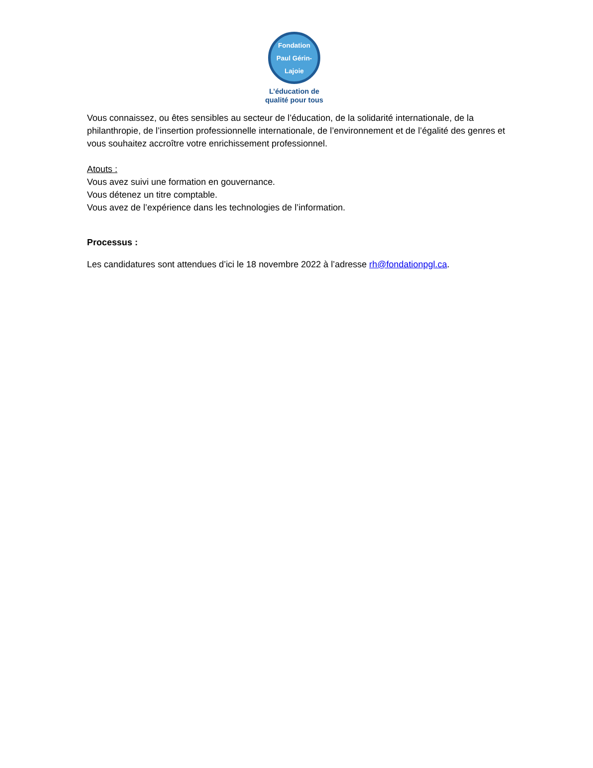Fondation
Paul Gérin-Lajoie
L’éducation de
qualité pour tous
Vous connaissez, ou êtes sensibles au secteur de l’éducation, de la solidarité internationale, de la philanthropie, de l’insertion professionnelle internationale, de l’environnement et de l’égalité des genres et vous souhaitez accroître votre enrichissement professionnel.
Atouts :
Vous avez suivi une formation en gouvernance.
Vous détenez un titre comptable.
Vous avez de l’expérience dans les technologies de l’information.
Processus :
Les candidatures sont attendues d’ici le 18 novembre 2022 à l’adresse rh@fondationpgl.ca.